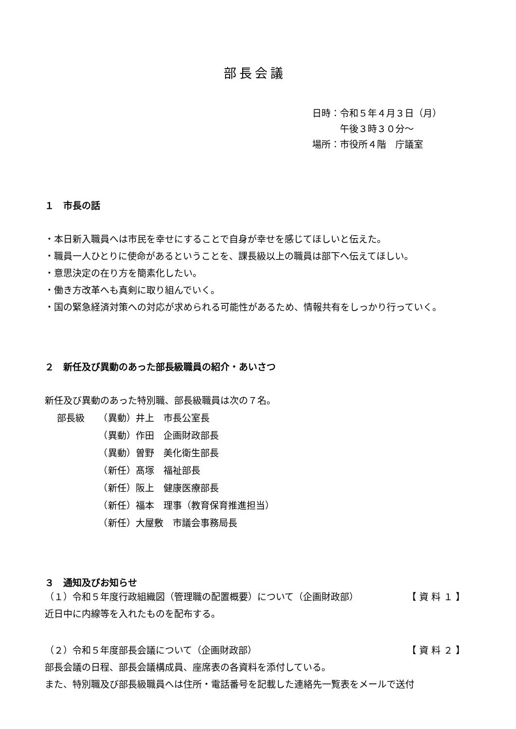部長会議
日時：令和５年４月３日（月）
　　　午後３時３０分～
場所：市役所４階　庁議室
１　市長の話
・本日新入職員へは市民を幸せにすることで自身が幸せを感じてほしいと伝えた。
・職員一人ひとりに使命があるということを、課長級以上の職員は部下へ伝えてほしい。
・意思決定の在り方を簡素化したい。
・働き方改革へも真剣に取り組んでいく。
・国の緊急経済対策への対応が求められる可能性があるため、情報共有をしっかり行っていく。
２　新任及び異動のあった部長級職員の紹介・あいさつ
新任及び異動のあった特別職、部長級職員は次の７名。
部長級　　（異動）井上　市長公室長
　　　　　（異動）作田　企画財政部長
　　　　　（異動）曽野　美化衛生部長
　　　　　（新任）髙塚　福祉部長
　　　　　（新任）阪上　健康医療部長
　　　　　（新任）福本　理事（教育保育推進担当）
　　　　　（新任）大屋敷　市議会事務局長
３　通知及びお知らせ
（１）令和５年度行政組織図（管理職の配置概要）について（企画財政部） 【 資 料 １ 】
近日中に内線等を入れたものを配布する。
（２）令和５年度部長会議について（企画財政部） 【 資 料 ２ 】
部長会議の日程、部長会議構成員、座席表の各資料を添付している。
また、特別職及び部長級職員へは住所・電話番号を記載した連絡先一覧表をメールで送付